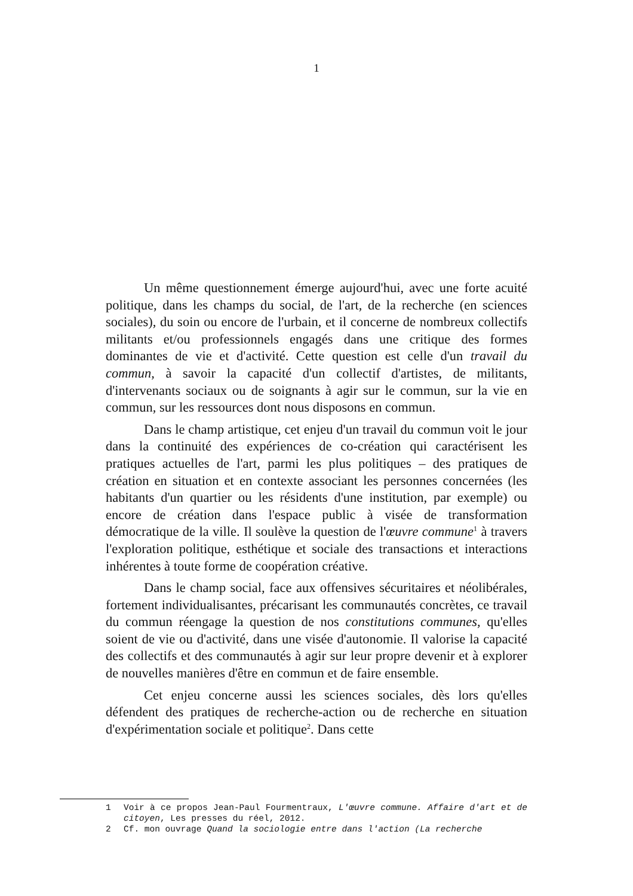1
Un même questionnement émerge aujourd'hui, avec une forte acuité politique, dans les champs du social, de l'art, de la recherche (en sciences sociales), du soin ou encore de l'urbain, et il concerne de nombreux collectifs militants et/ou professionnels engagés dans une critique des formes dominantes de vie et d'activité. Cette question est celle d'un travail du commun, à savoir la capacité d'un collectif d'artistes, de militants, d'intervenants sociaux ou de soignants à agir sur le commun, sur la vie en commun, sur les ressources dont nous disposons en commun.
Dans le champ artistique, cet enjeu d'un travail du commun voit le jour dans la continuité des expériences de co-création qui caractérisent les pratiques actuelles de l'art, parmi les plus politiques – des pratiques de création en situation et en contexte associant les personnes concernées (les habitants d'un quartier ou les résidents d'une institution, par exemple) ou encore de création dans l'espace public à visée de transformation démocratique de la ville. Il soulève la question de l'œuvre commune<sup>1</sup> à travers l'exploration politique, esthétique et sociale des transactions et interactions inhérentes à toute forme de coopération créative.
Dans le champ social, face aux offensives sécuritaires et néolibérales, fortement individualisantes, précarisant les communautés concrètes, ce travail du commun réengage la question de nos constitutions communes, qu'elles soient de vie ou d'activité, dans une visée d'autonomie. Il valorise la capacité des collectifs et des communautés à agir sur leur propre devenir et à explorer de nouvelles manières d'être en commun et de faire ensemble.
Cet enjeu concerne aussi les sciences sociales, dès lors qu'elles défendent des pratiques de recherche-action ou de recherche en situation d'expérimentation sociale et politique<sup>2</sup>. Dans cette
1 Voir à ce propos Jean-Paul Fourmentraux, L'œuvre commune. Affaire d'art et de citoyen, Les presses du réel, 2012.
2 Cf. mon ouvrage Quand la sociologie entre dans l'action (La recherche